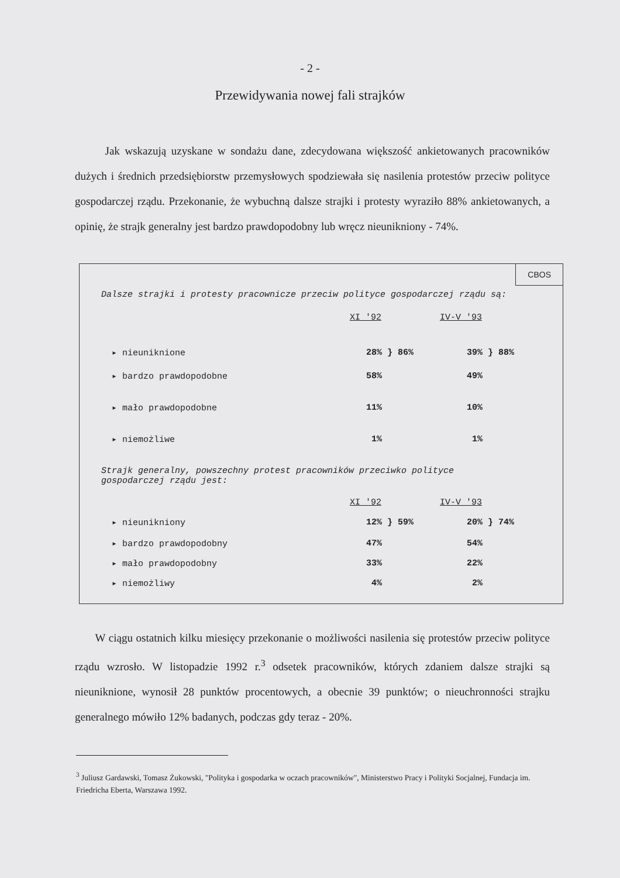- 2 -
Przewidywania nowej fali strajków
Jak wskazują uzyskane w sondażu dane, zdecydowana większość ankietowanych pracowników dużych i średnich przedsiębiorstw przemysłowych spodziewała się nasilenia protestów przeciw polityce gospodarczej rządu. Przekonanie, że wybuchną dalsze strajki i protesty wyraziło 88% ankietowanych, a opinię, że strajk generalny jest bardzo prawdopodobny lub wręcz nieunikniony - 74%.
CBOS
Dalsze strajki i protesty pracownicze przeciw polityce gospodarczej rządu są:
| | XI '92 | | IV-V '93 | |
| ▸ nieuniknione | 28% | } 86% | 39% | } 88% |
| ▸ bardzo prawdopodobne | 58% | | 49% | |
| ▸ mało prawdopodobne | 11% | | 10% | |
| ▸ niemożliwe | 1% | | 1% | |
Strajk generalny, powszechny protest pracowników przeciwko polityce gospodarczej rządu jest:
| | XI '92 | | IV-V '93 | |
| ▸ nieunikniony | 12% | } 59% | 20% | } 74% |
| ▸ bardzo prawdopodobny | 47% | | 54% | |
| ▸ mało prawdopodobny | 33% | | 22% | |
| ▸ niemożliwy | 4% | | 2% | |
W ciągu ostatnich kilku miesięcy przekonanie o możliwości nasilenia się protestów przeciw polityce rządu wzrosło. W listopadzie 1992 r.<sup>3</sup> odsetek pracowników, których zdaniem dalsze strajki są nieuniknione, wynosił 28 punktów procentowych, a obecnie 39 punktów; o nieuchronności strajku generalnego mówiło 12% badanych, podczas gdy teraz - 20%.
<sup>3</sup> Juliusz Gardawski, Tomasz Żukowski, "Polityka i gospodarka w oczach pracowników", Ministerstwo Pracy i Polityki Socjalnej, Fundacja im. Friedricha Eberta, Warszawa 1992.